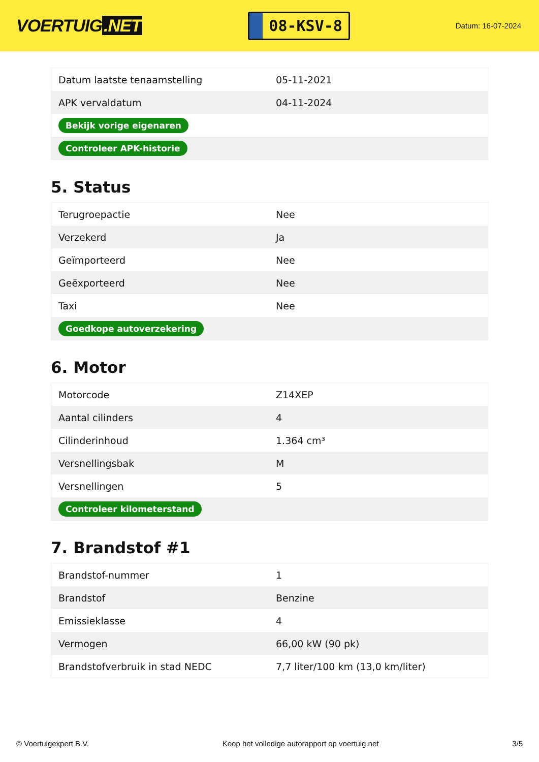VOERTUIG.NET
08-KSV-8
Datum: 16-07-2024
| Datum laatste tenaamstelling | 05-11-2021 |
| APK vervaldatum | 04-11-2024 |
| Bekijk vorige eigenaren | |
| Controleer APK-historie | |
5. Status
| Terugroepactie | Nee |
| Verzekerd | Ja |
| Geïmporteerd | Nee |
| Geëxporteerd | Nee |
| Taxi | Nee |
| Goedkope autoverzekering | |
6. Motor
| Motorcode | Z14XEP |
| Aantal cilinders | 4 |
| Cilinderinhoud | 1.364 cm³ |
| Versnellingsbak | M |
| Versnellingen | 5 |
| Controleer kilometerstand | |
7. Brandstof #1
| Brandstof-nummer | 1 |
| Brandstof | Benzine |
| Emissieklasse | 4 |
| Vermogen | 66,00 kW (90 pk) |
| Brandstofverbruik in stad NEDC | 7,7 liter/100 km (13,0 km/liter) |
© Voertuigexpert B.V. Koop het volledige autorapport op voertuig.net 3/5